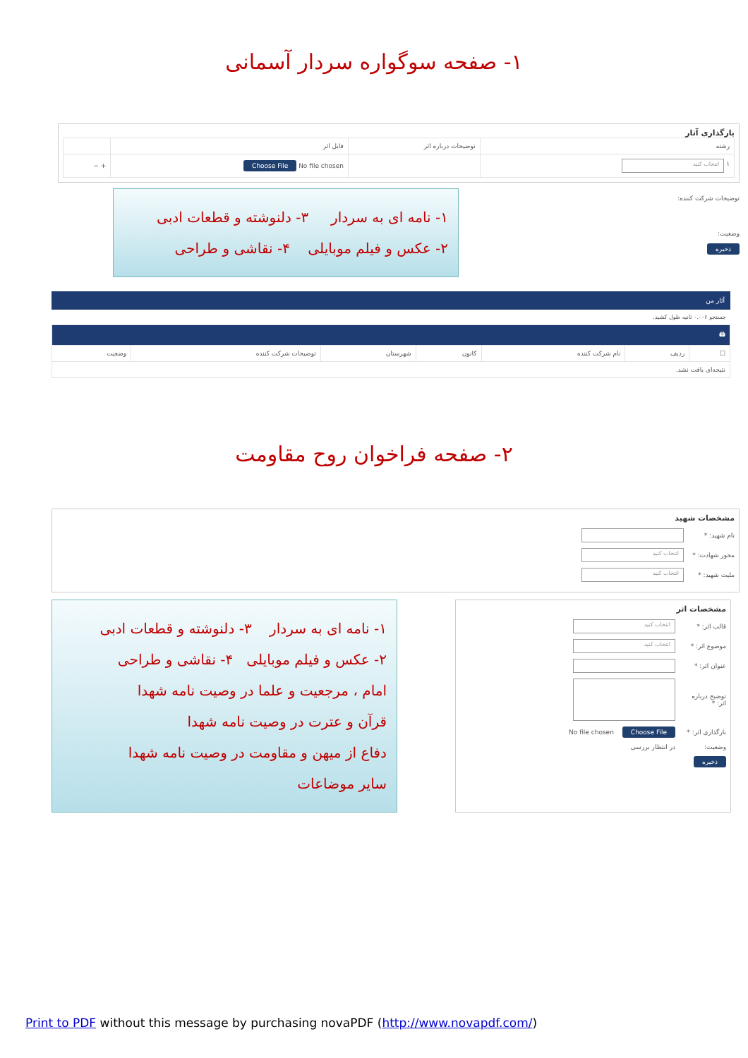۱- صفحه سوگواره سردار آسمانی
بارگذاری آثار
| رشته | توضیحات درباره اثر | فایل اثر | |
| --- | --- | --- | --- |
| ۱ انتخاب کنید | | No file chosen Choose File | + − |
توضیحات شرکت کننده:
وضعیت:
ذخیره
۱- نامه ای به سردار ۳- دلنوشته و قطعات ادبی
۲- عکس و فیلم موبایلی ۴- نقاشی و طراحی
آثار من
جستجو ۰.۰۰۶ ثانیه طول کشید.
| 🖨 | | | | | | |
| ☐ | ردیف | نام شرکت کننده | کانون | شهرستان | توضیحات شرکت کننده | وضعیت |
| نتیجه‌ای یافت نشد. | | | | | | |
۲- صفحه فراخوان روح مقاومت
مشخصات شهید
نام شهید: *
محور شهادت: * انتخاب کنید
ملیت شهید: * انتخاب کنید
مشخصات اثر
قالب اثر: * انتخاب کنید
موضوع اثر: * انتخاب کنید
عنوان اثر: *
توضیح درباره اثر: *
بارگذاری اثر: * Choose File No file chosen
وضعیت: در انتظار بررسی
ذخیره
۱- نامه ای به سردار ۳- دلنوشته و قطعات ادبی
۲- عکس و فیلم موبایلی ۴- نقاشی و طراحی
امام ، مرجعیت و علما در وصیت نامه شهدا
قرآن و عترت در وصیت نامه شهدا
دفاع از میهن و مقاومت در وصیت نامه شهدا
سایر موضاعات
Print to PDF without this message by purchasing novaPDF (http://www.novapdf.com/)